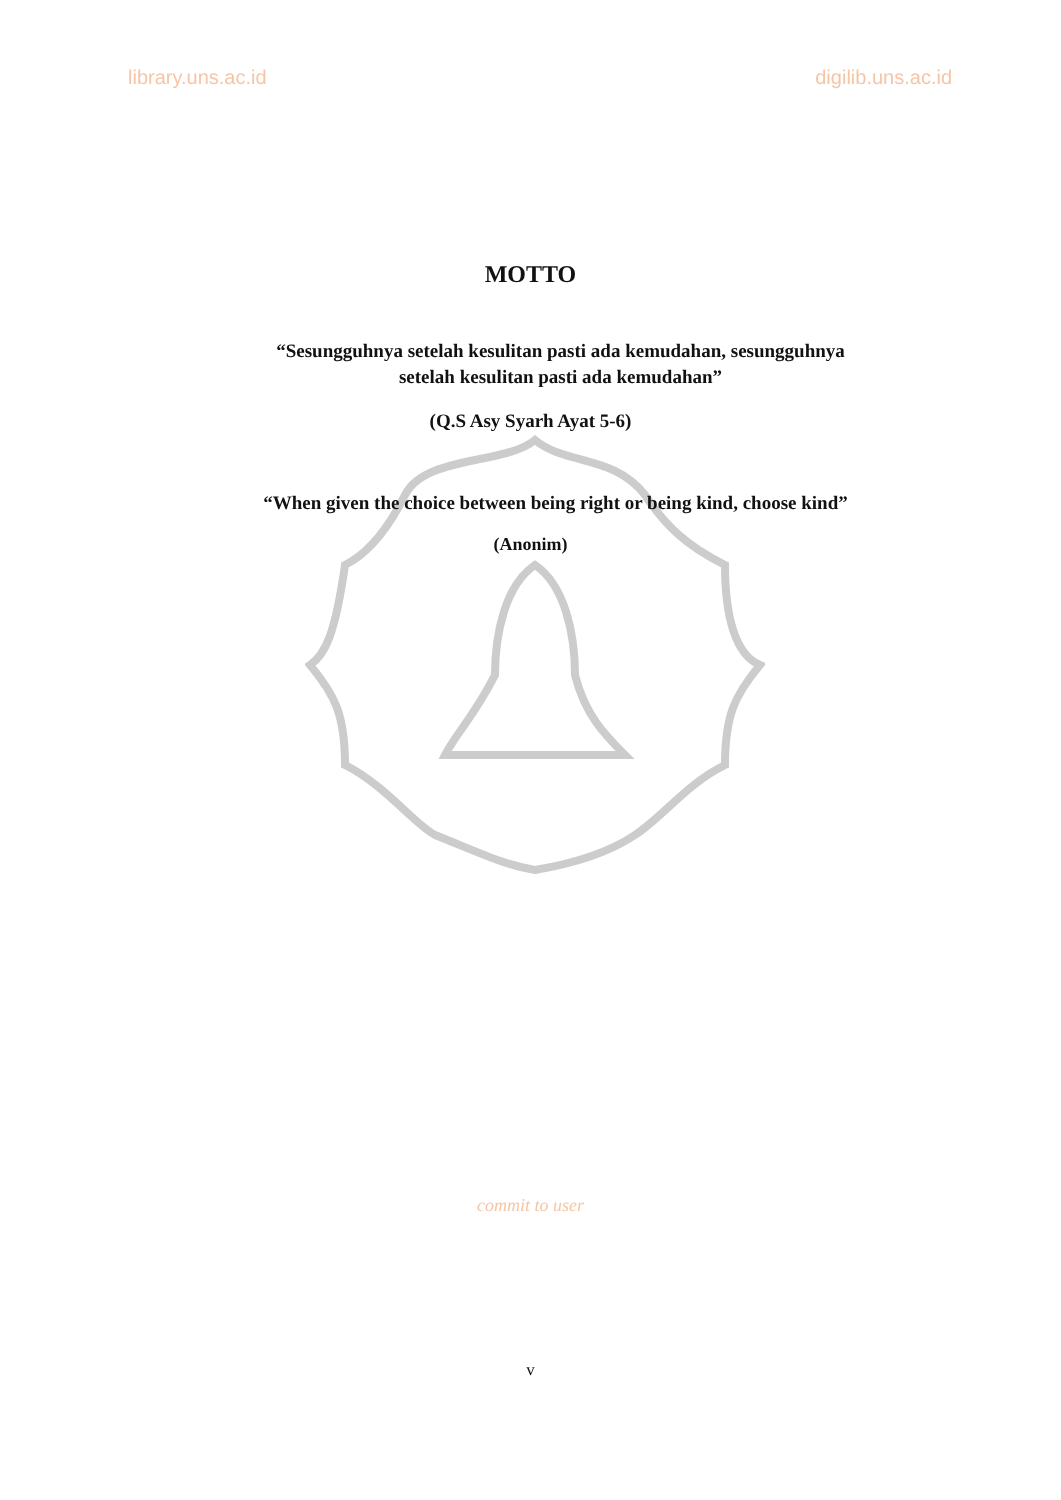library.uns.ac.id digilib.uns.ac.id
MOTTO
“Sesungguhnya setelah kesulitan pasti ada kemudahan, sesungguhnya
setelah kesulitan pasti ada kemudahan”
(Q.S Asy Syarh Ayat 5-6)
“When given the choice between being right or being kind, choose kind”
(Anonim)
commit to user
v